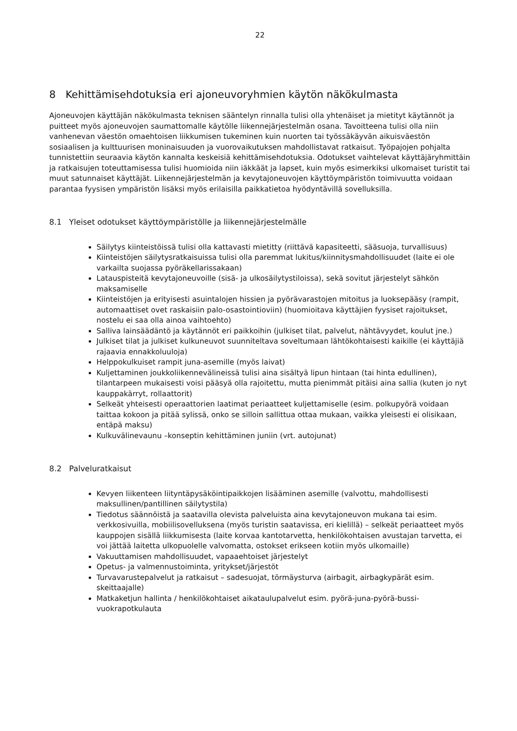22
8 Kehittämisehdotuksia eri ajoneuvoryhmien käytön näkökulmasta
Ajoneuvojen käyttäjän näkökulmasta teknisen sääntelyn rinnalla tulisi olla yhtenäiset ja mietityt käytännöt ja puitteet myös ajoneuvojen saumattomalle käytölle liikennejärjestelmän osana. Tavoitteena tulisi olla niin vanhenevan väestön omaehtoisen liikkumisen tukeminen kuin nuorten tai työssäkäyvän aikuisväestön sosiaalisen ja kulttuurisen moninaisuuden ja vuorovaikutuksen mahdollistavat ratkaisut. Työpajojen pohjalta tunnistettiin seuraavia käytön kannalta keskeisiä kehittämisehdotuksia. Odotukset vaihtelevat käyttäjäryhmittäin ja ratkaisujen toteuttamisessa tulisi huomioida niin iäkkäät ja lapset, kuin myös esimerkiksi ulkomaiset turistit tai muut satunnaiset käyttäjät. Liikennejärjestelmän ja kevytajoneuvojen käyttöympäristön toimivuutta voidaan parantaa fyysisen ympäristön lisäksi myös erilaisilla paikkatietoa hyödyntävillä sovelluksilla.
8.1 Yleiset odotukset käyttöympäristölle ja liikennejärjestelmälle
Säilytys kiinteistöissä tulisi olla kattavasti mietitty (riittävä kapasiteetti, sääsuoja, turvallisuus)
Kiinteistöjen säilytysratkaisuissa tulisi olla paremmat lukitus/kiinnitysmahdollisuudet (laite ei ole varkailta suojassa pyöräkellarissakaan)
Latauspisteitä kevytajoneuvoille (sisä- ja ulkosäilytystiloissa), sekä sovitut järjestelyt sähkön maksamiselle
Kiinteistöjen ja erityisesti asuintalojen hissien ja pyörävarastojen mitoitus ja luoksepääsy (rampit, automaattiset ovet raskaisiin palo-osastointioviin) (huomioitava käyttäjien fyysiset rajoitukset, nostelu ei saa olla ainoa vaihtoehto)
Salliva lainsäädäntö ja käytännöt eri paikkoihin (julkiset tilat, palvelut, nähtävyydet, koulut jne.)
Julkiset tilat ja julkiset kulkuneuvot suunniteltava soveltumaan lähtökohtaisesti kaikille (ei käyttäjiä rajaavia ennakkoluuloja)
Helppokulkuiset rampit juna-asemille (myös laivat)
Kuljettaminen joukkoliikennevälineissä tulisi aina sisältyä lipun hintaan (tai hinta edullinen), tilantarpeen mukaisesti voisi pääsyä olla rajoitettu, mutta pienimmät pitäisi aina sallia (kuten jo nyt kauppakärryt, rollaattorit)
Selkeät yhteisesti operaattorien laatimat periaatteet kuljettamiselle (esim. polkupyörä voidaan taittaa kokoon ja pitää sylissä, onko se silloin sallittua ottaa mukaan, vaikka yleisesti ei olisikaan, entäpä maksu)
Kulkuvälinevaunu –konseptin kehittäminen juniin (vrt. autojunat)
8.2 Palveluratkaisut
Kevyen liikenteen liityntäpysäköintipaikkojen lisääminen asemille (valvottu, mahdollisesti maksullinen/pantillinen säilytystila)
Tiedotus säännöistä ja saatavilla olevista palveluista aina kevytajoneuvon mukana tai esim. verkkosivuilla, mobiilisovelluksena (myös turistin saatavissa, eri kielillä) – selkeät periaatteet myös kauppojen sisällä liikkumisesta (laite korvaa kantotarvetta, henkilökohtaisen avustajan tarvetta, ei voi jättää laitetta ulkopuolelle valvomatta, ostokset erikseen kotiin myös ulkomaille)
Vakuuttamisen mahdollisuudet, vapaaehtoiset järjestelyt
Opetus- ja valmennustoiminta, yritykset/järjestöt
Turvavarustepalvelut ja ratkaisut – sadesuojat, törmäysturva (airbagit, airbagkypärät esim. skeittaajalle)
Matkaketjun hallinta / henkilökohtaiset aikataulupalvelut esim. pyörä-juna-pyörä-bussi-vuokrapotkulauta